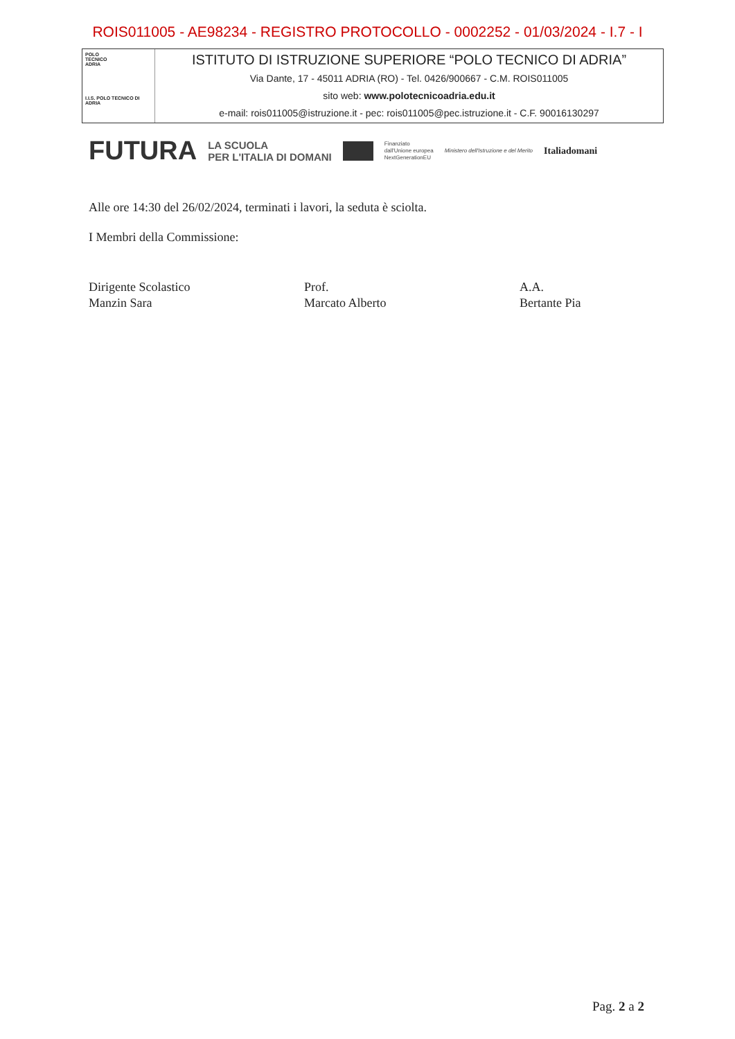ROIS011005 - AE98234 - REGISTRO PROTOCOLLO - 0002252 - 01/03/2024 - I.7 - I
POLO
TECNICO
ADRIA
I.I.S. POLO TECNICO DI ADRIA
ISTITUTO DI ISTRUZIONE SUPERIORE “POLO TECNICO DI ADRIA”
Via Dante, 17 - 45011 ADRIA (RO) - Tel. 0426/900667 - C.M. ROIS011005
sito web: www.polotecnicoadria.edu.it
e-mail: rois011005@istruzione.it - pec: rois011005@pec.istruzione.it - C.F. 90016130297
FUTURA LA SCUOLA
PER L'ITALIA DI DOMANI Finanziato
dall'Unione europea
NextGenerationEU Ministero dell'Istruzione e del Merito Italiadomani
Alle ore 14:30 del 26/02/2024, terminati i lavori, la seduta è sciolta.
I Membri della Commissione:
Dirigente Scolastico
Manzin Sara
Prof.
Marcato Alberto
A.A.
Bertante Pia
Pag. 2 a 2